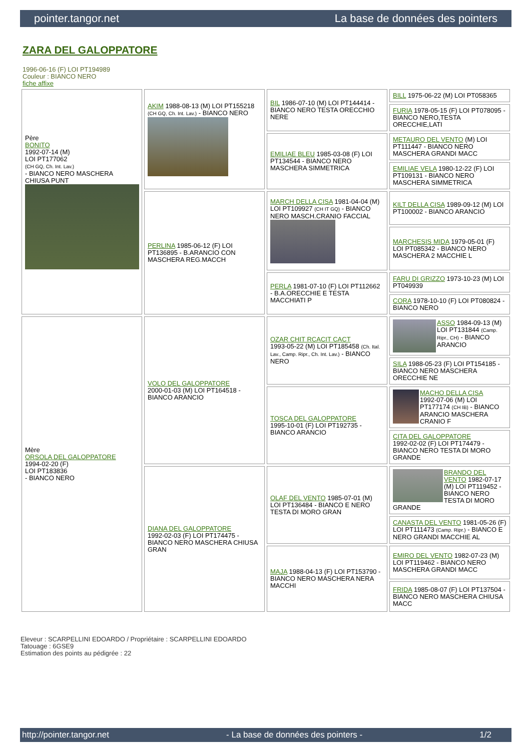pointer.tangor.net La base de données des pointers
ZARA DEL GALOPPATORE
1996-06-16 (F) LOI PT194989
Couleur : BIANCO NERO
fiche affixe
| Père BONITO 1992-07-14 (M) LOI PT177062 (CH GQ, Ch. Int. Lav.) - BIANCO NERO MASCHERA CHIUSA PUNT | AKIM 1988-08-13 (M) LOI PT155218 (CH GQ, Ch. Int. Lav.) - BIANCO NERO | BIL 1986-07-10 (M) LOI PT144414 - BIANCO NERO TESTA ORECCHIO NERE | BILL 1975-06-22 (M) LOI PT058365 |
| | | | FURIA 1978-05-15 (F) LOI PT078095 - BIANCO NERO,TESTA ORECCHIE,LATI |
| | | EMILIAE BLEU 1985-03-08 (F) LOI PT134544 - BIANCO NERO MASCHERA SIMMETRICA | METAURO DEL VENTO (M) LOI PT111447 - BIANCO NERO MASCHERA GRANDI MACC |
| | | | EMILIAE VELA 1980-12-22 (F) LOI PT109131 - BIANCO NERO MASCHERA SIMMETRICA |
| | PERLINA 1985-06-12 (F) LOI PT136895 - B.ARANCIO CON MASCHERA REG.MACCH | MARCH DELLA CISA 1981-04-04 (M) LOI PT109927 (CH IT GQ) - BIANCO NERO MASCH.CRANIO FACCIAL | KILT DELLA CISA 1989-09-12 (M) LOI PT100002 - BIANCO ARANCIO |
| | | | MARCHESIS MIDA 1979-05-01 (F) LOI PT085342 - BIANCO NERO MASCHERA 2 MACCHIE L |
| | | PERLA 1981-07-10 (F) LOI PT112662 - B.A.ORECCHIE E TESTA MACCHIATI P | FARU DI GRIZZO 1973-10-23 (M) LOI PT049939 |
| | | | CORA 1978-10-10 (F) LOI PT080824 - BIANCO NERO |
| Mère ORSOLA DEL GALOPPATORE 1994-02-20 (F) LOI PT183836 - BIANCO NERO | VOLO DEL GALOPPATORE 2000-01-03 (M) LOI PT164518 - BIANCO ARANCIO | OZAR CHIT RCACIT CACT 1993-05-22 (M) LOI PT185458 (Ch. Ital. Lav., Camp. Ripr., Ch. Int. Lav.) - BIANCO NERO | ASSO 1984-09-13 (M) LOI PT131844 (Camp. Ripr., CH) - BIANCO ARANCIO |
| | | | SILA 1988-05-23 (F) LOI PT154185 - BIANCO NERO MASCHERA ORECCHIE NE |
| | | TOSCA DEL GALOPPATORE 1995-10-01 (F) LOI PT192735 - BIANCO ARANCIO | MACHO DELLA CISA 1992-07-06 (M) LOI PT177174 (CH IB) - BIANCO ARANCIO MASCHERA CRANIO F |
| | | | CITA DEL GALOPPATORE 1992-02-02 (F) LOI PT174479 - BIANCO NERO TESTA DI MORO GRANDE |
| | DIANA DEL GALOPPATORE 1992-02-03 (F) LOI PT174475 - BIANCO NERO MASCHERA CHIUSA GRAN | OLAF DEL VENTO 1985-07-01 (M) LOI PT136484 - BIANCO E NERO TESTA DI MORO GRAN | BRANDO DEL VENTO 1982-07-17 (M) LOI PT119452 - BIANCO NERO TESTA DI MORO GRANDE |
| | | | CANASTA DEL VENTO 1981-05-26 (F) LOI PT111473 (Camp. Ripr.) - BIANCO E NERO GRANDI MACCHIE AL |
| | | MAJA 1988-04-13 (F) LOI PT153790 - BIANCO NERO MASCHERA NERA MACCHI | EMIRO DEL VENTO 1982-07-23 (M) LOI PT119462 - BIANCO NERO MASCHERA GRANDI MACC |
| | | | FRIDA 1985-08-07 (F) LOI PT137504 - BIANCO NERO MASCHERA CHIUSA MACC |
Eleveur : SCARPELLINI EDOARDO / Propriétaire : SCARPELLINI EDOARDO
Tatouage : 6GSE9
Estimation des points au pédigrée : 22
http://pointer.tangor.net - La base de données des pointers - 1/2